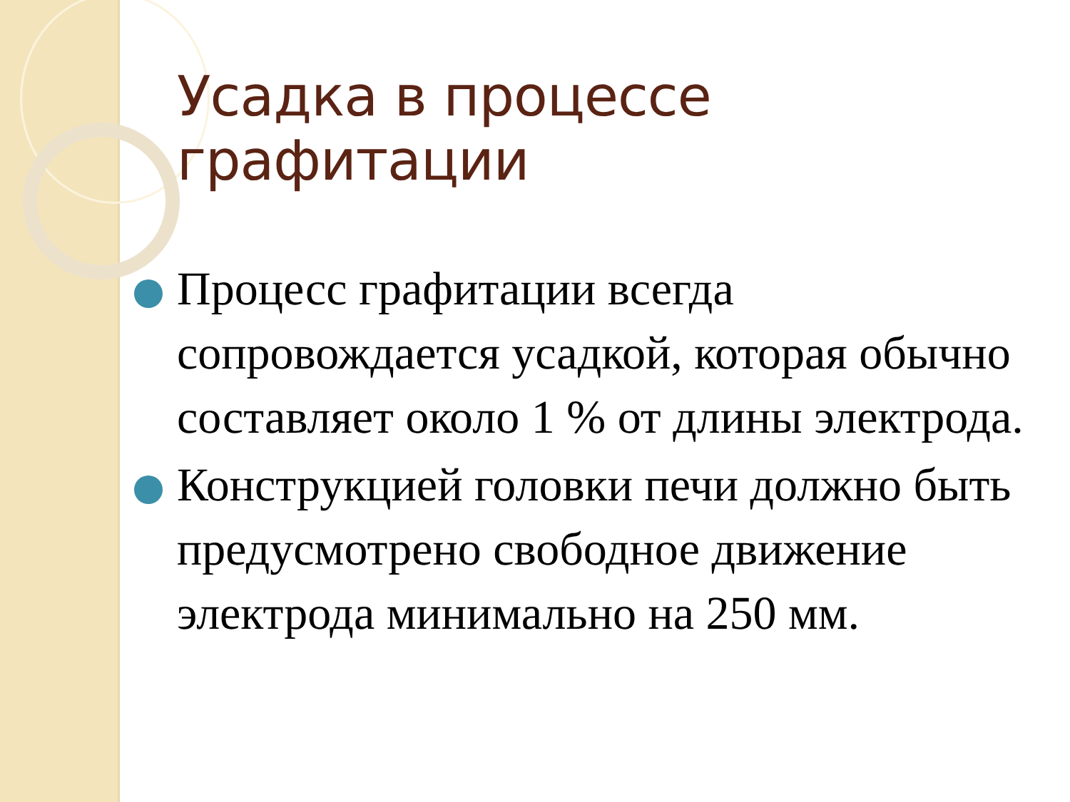Усадка в процессе графитации
Процесс графитации всегда сопровождается усадкой, которая обычно составляет около 1 % от длины электрода.
Конструкцией головки печи должно быть предусмотрено свободное движение электрода минимально на 250 мм.